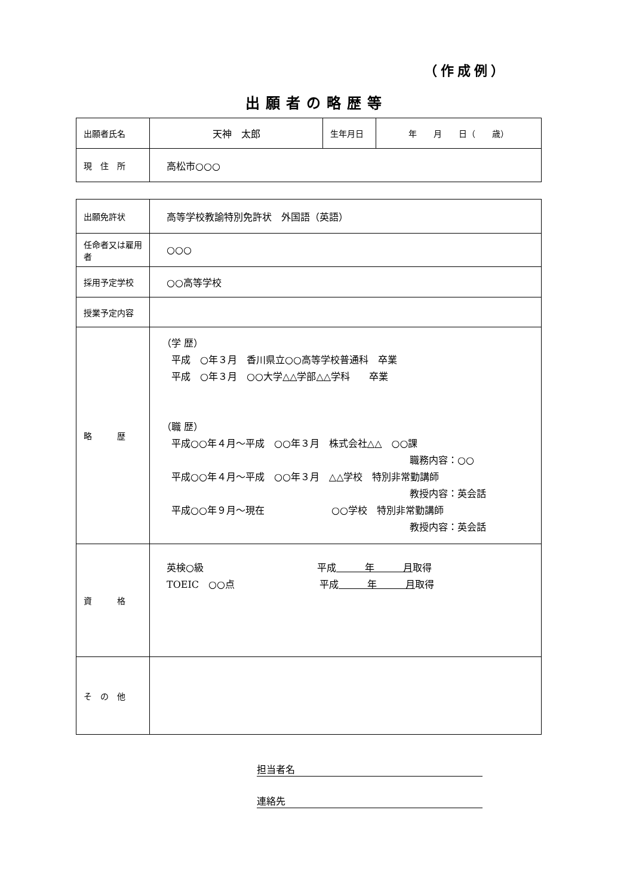（作成例）
出願者の略歴等
| 出願者氏名 | 天神 太郎 | 生年月日 | 年 月 日（ 歳） |
| 現 住 所 | 高松市○○○ | | |
| 出願免許状 | 高等学校教諭特別免許状 外国語（英語） |
| 任命者又は雇用者 | ○○○ |
| 採用予定学校 | ○○高等学校 |
| 授業予定内容 | |
| 略 歴 | （学 歴） 平成 ○年３月 香川県立○○高等学校普通科 卒業 平成 ○年３月 ○○大学△△学部△△学科 卒業 （職 歴） 平成○○年４月～平成 ○○年３月 株式会社△△ ○○課 職務内容：○○ 平成○○年４月～平成 ○○年３月 △△学校 特別非常勤講師 教授内容：英会話 平成○○年９月～現在 ○○学校 特別非常勤講師 教授内容：英会話 |
| 資 格 | 英検○級 平成 年 月 取得 TOEIC ○○点 平成 年 月 取得 |
| そ の 他 | |
担当者名
連絡先